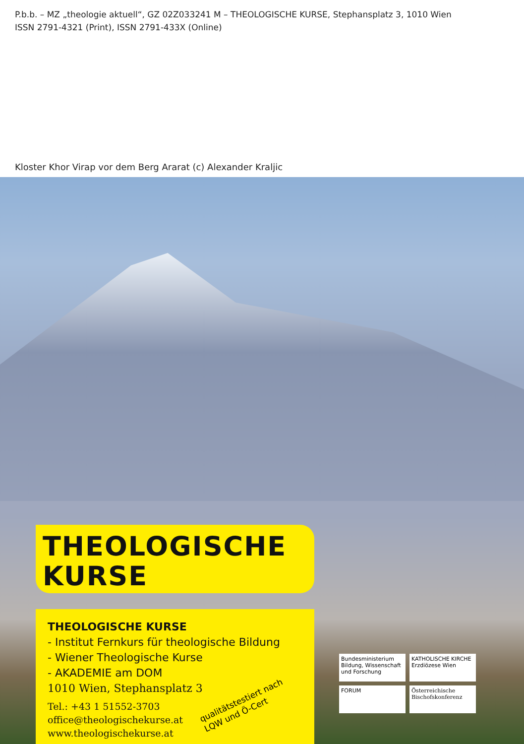P.b.b. – MZ „theologie aktuell“, GZ 02Z033241 M – THEOLOGISCHE KURSE, Stephansplatz 3, 1010 Wien
ISSN 2791-4321 (Print), ISSN 2791-433X (Online)
Kloster Khor Virap vor dem Berg Ararat (c) Alexander Kraljic
THEOLOGISCHE
KURSE
THEOLOGISCHE KURSE
- Institut Fernkurs für theologische Bildung
- Wiener Theologische Kurse
- AKADEMIE am DOM
1010 Wien, Stephansplatz 3
Tel.: +43 1 51552-3703
office@theologischekurse.at
www.theologischekurse.at
qualitätstestiert nach
LQW und Ö-Cert
Bundesministerium Bildung, Wissenschaft und Forschung
KATHOLISCHE KIRCHE Erzdiözese Wien
FORUM
Österreichische Bischofskonferenz